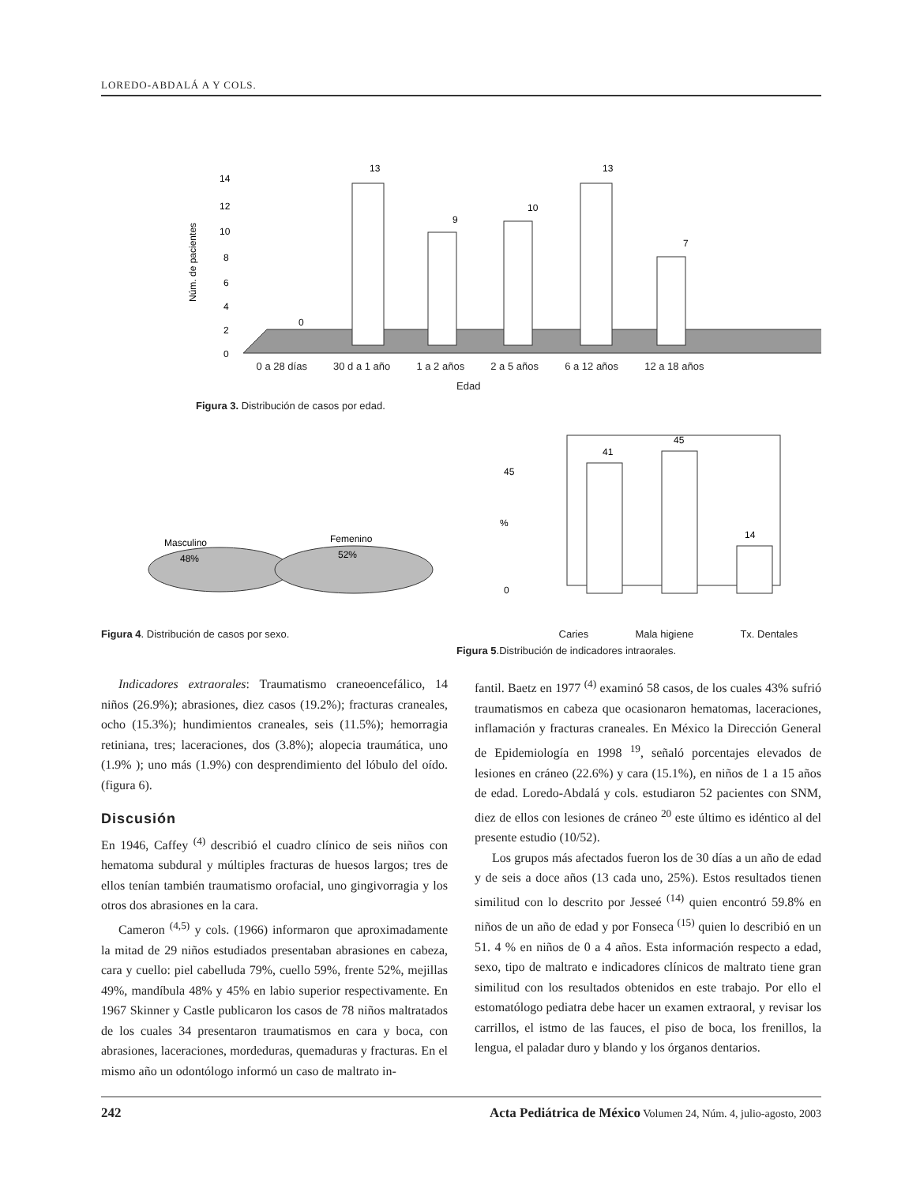LOREDO-ABDALÁ A Y COLS.
14
12
10
8
6
4
2
0
13
9
10
13
7
0
Núm. de pacientes
0 a 28 días 30 d a 1 año 1 a 2 años 2 a 5 años 6 a 12 años 12 a 18 años
Edad
Figura 3. Distribución de casos por edad.
Masculino
48%
Femenino
52%
Figura 4. Distribución de casos por sexo.
41
45
14
%
45
0
Caries Mala higiene Tx. Dentales
Figura 5.Distribución de indicadores intraorales.
Indicadores extraorales: Traumatismo craneoencefálico, 14 niños (26.9%); abrasiones, diez casos (19.2%); fracturas craneales, ocho (15.3%); hundimientos craneales, seis (11.5%); hemorragia retiniana, tres; laceraciones, dos (3.8%); alopecia traumática, uno (1.9% ); uno más (1.9%) con desprendimiento del lóbulo del oído. (figura 6).
Discusión
En 1946, Caffey <sup>(4)</sup> describió el cuadro clínico de seis niños con hematoma subdural y múltiples fracturas de huesos largos; tres de ellos tenían también traumatismo orofacial, uno gingivorragia y los otros dos abrasiones en la cara.
Cameron <sup>(4,5)</sup> y cols. (1966) informaron que aproximadamente la mitad de 29 niños estudiados presentaban abrasiones en cabeza, cara y cuello: piel cabelluda 79%, cuello 59%, frente 52%, mejillas 49%, mandíbula 48% y 45% en labio superior respectivamente. En 1967 Skinner y Castle publicaron los casos de 78 niños maltratados de los cuales 34 presentaron traumatismos en cara y boca, con abrasiones, laceraciones, mordeduras, quemaduras y fracturas. En el mismo año un odontólogo informó un caso de maltrato in-
fantil. Baetz en 1977 <sup>(4)</sup> examinó 58 casos, de los cuales 43% sufrió traumatismos en cabeza que ocasionaron hematomas, laceraciones, inflamación y fracturas craneales. En México la Dirección General de Epidemiología en 1998 <sup>19</sup>, señaló porcentajes elevados de lesiones en cráneo (22.6%) y cara (15.1%), en niños de 1 a 15 años de edad. Loredo-Abdalá y cols. estudiaron 52 pacientes con SNM, diez de ellos con lesiones de cráneo <sup>20</sup> este último es idéntico al del presente estudio (10/52).
Los grupos más afectados fueron los de 30 días a un año de edad y de seis a doce años (13 cada uno, 25%). Estos resultados tienen similitud con lo descrito por Jesseé <sup>(14)</sup> quien encontró 59.8% en niños de un año de edad y por Fonseca <sup>(15)</sup> quien lo describió en un 51. 4 % en niños de 0 a 4 años. Esta información respecto a edad, sexo, tipo de maltrato e indicadores clínicos de maltrato tiene gran similitud con los resultados obtenidos en este trabajo. Por ello el estomatólogo pediatra debe hacer un examen extraoral, y revisar los carrillos, el istmo de las fauces, el piso de boca, los frenillos, la lengua, el paladar duro y blando y los órganos dentarios.
242 Acta Pediátrica de México Volumen 24, Núm. 4, julio-agosto, 2003